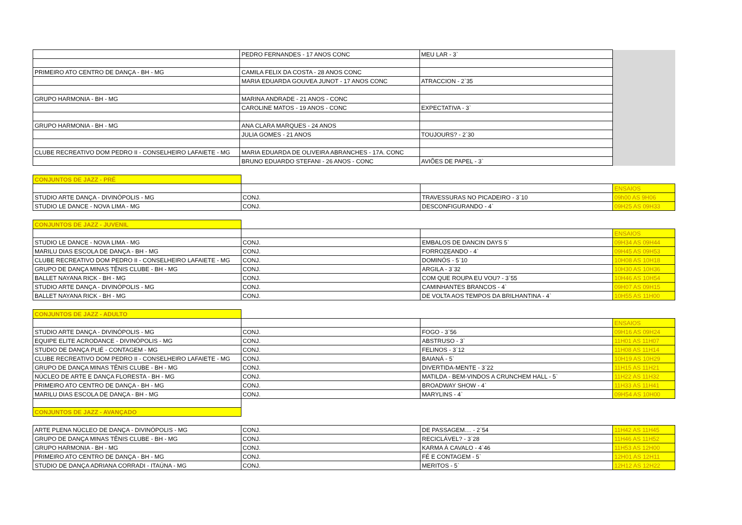| | PEDRO FERNANDES - 17 ANOS CONC | MEU LAR - 3` | |
| PRIMEIRO ATO CENTRO DE DANÇA - BH - MG | CAMILA FELIX DA COSTA - 28 ANOS CONC | | |
| | MARIA EDUARDA GOUVEA JUNOT - 17 ANOS CONC | ATRACCION - 2`35 | |
| GRUPO HARMONIA - BH - MG | MARINA ANDRADE - 21 ANOS - CONC | | |
| | CAROLINE MATOS - 19 ANOS - CONC | EXPECTATIVA - 3` | |
| GRUPO HARMONIA - BH - MG | ANA CLARA MARQUES - 24 ANOS | | |
| | JULIA GOMES - 21 ANOS | TOUJOURS? - 2`30 | |
| CLUBE RECREATIVO DOM PEDRO II - CONSELHEIRO LAFAIETE - MG | MARIA EDUARDA DE OLIVEIRA ABRANCHES - 17A. CONC | | |
| | BRUNO EDUARDO STEFANI - 26 ANOS - CONC | AVIÕES DE PAPEL - 3` | |
| CONJUNTOS DE JAZZ - PRÉ | | | |
| | | | ENSAIOS |
| STUDIO ARTE DANÇA - DIVINÓPOLIS - MG | CONJ. | TRAVESSURAS NO PICADEIRO - 3`10 | 09h00 AS 9H06 |
| STUDIO LE DANCE - NOVA LIMA - MG | CONJ. | DESCONFIGURANDO - 4` | 09H25 AS 09H33 |
| CONJUNTOS DE JAZZ - JUVENIL | | | |
| | | | ENSAIOS |
| STUDIO LE DANCE - NOVA LIMA - MG | CONJ. | EMBALOS DE DANCIN DAYS 5` | 09H34 AS 09H44 |
| MARILU DIAS ESCOLA DE DANÇA - BH - MG | CONJ. | FORROZEANDO - 4` | 09H45 AS 09H53 |
| CLUBE RECREATIVO DOM PEDRO II - CONSELHEIRO LAFAIETE - MG | CONJ. | DOMINÓS - 5`10 | 10H08 AS 10H18 |
| GRUPO DE DANÇA MINAS TÊNIS CLUBE - BH - MG | CONJ. | ARGILA - 3`32 | 10H30 AS 10H36 |
| BALLET NAYANA RICK - BH - MG | CONJ. | COM QUE ROUPA EU VOU? - 3`55 | 10H46 AS 10H54 |
| STUDIO ARTE DANÇA - DIVINÓPOLIS - MG | CONJ. | CAMINHANTES BRANCOS - 4` | 09H07 AS 09H15 |
| BALLET NAYANA RICK - BH - MG | CONJ. | DE VOLTA AOS TEMPOS DA BRILHANTINA - 4` | 10H55 AS 11H00 |
| CONJUNTOS DE JAZZ - ADULTO | | | |
| | | | ENSAIOS |
| STUDIO ARTE DANÇA - DIVINÓPOLIS - MG | CONJ. | FOGO - 3`56 | 09H16 AS 09H24 |
| EQUIPE ELITE ACRODANCE - DIVINÓPOLIS - MG | CONJ. | ABSTRUSO - 3` | 11H01 AS 11H07 |
| STUDIO DE DANÇA PLIÉ - CONTAGEM - MG | CONJ. | FELINOS - 3`12 | 11H08 AS 11H14 |
| CLUBE RECREATIVO DOM PEDRO II - CONSELHEIRO LAFAIETE - MG | CONJ. | BAIANÁ - 5` | 10H19 AS 10H29 |
| GRUPO DE DANÇA MINAS TÊNIS CLUBE - BH - MG | CONJ. | DIVERTIDA-MENTE - 3`22 | 11H15 AS 11H21 |
| NÚCLEO DE ARTE E DANÇA FLORESTA - BH - MG | CONJ. | MATILDA - BEM-VINDOS A CRUNCHEM HALL - 5` | 11H22 AS 11H32 |
| PRIMEIRO ATO CENTRO DE DANÇA - BH - MG | CONJ. | BROADWAY SHOW - 4` | 11H33 AS 11H41 |
| MARILU DIAS ESCOLA DE DANÇA - BH - MG | CONJ. | MARYLINS - 4` | 09H54 AS 10H00 |
| CONJUNTOS DE JAZZ - AVANÇADO | | | |
| ARTE PLENA NÚCLEO DE DANÇA - DIVINÓPOLIS - MG | CONJ. | DE PASSAGEM.... - 2`54 | 11H42 AS 11H45 |
| GRUPO DE DANÇA MINAS TÊNIS CLUBE - BH - MG | CONJ. | RECICLÁVEL? - 3`28 | 11H46 AS 11H52 |
| GRUPO HARMONIA - BH - MG | CONJ. | KARMA À CAVALO - 4`46 | 11H53 AS 12H00 |
| PRIMEIRO ATO CENTRO DE DANÇA - BH - MG | CONJ. | FÉ E CONTAGEM - 5` | 12H01 AS 12H11 |
| STUDIO DE DANÇA ADRIANA CORRADI - ITAÚNA - MG | CONJ. | MERITOS - 5` | 12H12 AS 12H22 |